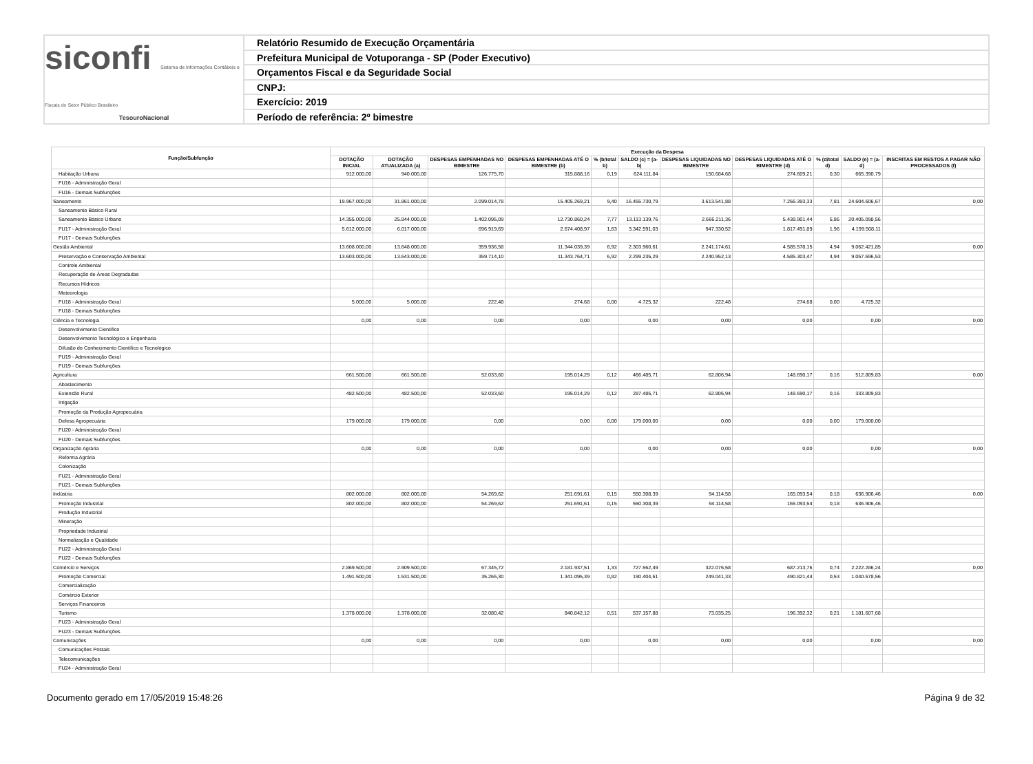siconfi Sistema de Informações Contábeis e Fiscais do Setor Público Brasileiro
TesouroNacional
Relatório Resumido de Execução Orçamentária
Prefeitura Municipal de Votuporanga - SP (Poder Executivo)
Orçamentos Fiscal e da Seguridade Social
CNPJ:
Exercício: 2019
Período de referência: 2º bimestre
| Função/Subfunção | Execução da Despesa | | | | | | | | | | |
| --- | --- | --- | --- | --- | --- | --- | --- | --- | --- | --- | --- |
| | DOTAÇÃO INICIAL | DOTAÇÃO ATUALIZADA (a) | DESPESAS EMPENHADAS NO BIMESTRE | DESPESAS EMPENHADAS ATÉ O BIMESTRE (b) | % (b/total b) | SALDO (c) = (a-b) | DESPESAS LIQUIDADAS NO BIMESTRE | DESPESAS LIQUIDADAS ATÉ O BIMESTRE (d) | % (d/total d) | SALDO (e) = (a-d) | INSCRITAS EM RESTOS A PAGAR NÃO PROCESSADOS (f) |
| Habitação Urbana | 912.000,00 | 940.000,00 | 126.775,70 | 315.888,16 | 0,19 | 624.111,84 | 150.684,68 | 274.609,21 | 0,30 | 665.390,79 | |
| FU16 - Administração Geral | | | | | | | | | | | |
| FU16 - Demais Subfunções | | | | | | | | | | | |
| Saneamento | 19.967.000,00 | 31.861.000,00 | 2.099.014,78 | 15.405.269,21 | 9,40 | 16.455.730,79 | 3.613.541,88 | 7.256.393,33 | 7,81 | 24.604.606,67 | 0,00 |
| Saneamento Básico Rural | | | | | | | | | | | |
| Saneamento Básico Urbano | 14.355.000,00 | 25.844.000,00 | 1.402.095,09 | 12.730.860,24 | 7,77 | 13.113.139,76 | 2.666.211,36 | 5.438.901,44 | 5,86 | 20.405.098,56 | |
| FU17 - Administração Geral | 5.612.000,00 | 6.017.000,00 | 696.919,69 | 2.674.408,97 | 1,63 | 3.342.591,03 | 947.330,52 | 1.817.491,89 | 1,96 | 4.199.508,11 | |
| FU17 - Demais Subfunções | | | | | | | | | | | |
| Gestão Ambiental | 13.608.000,00 | 13.648.000,00 | 359.936,58 | 11.344.039,39 | 6,92 | 2.303.960,61 | 2.241.174,61 | 4.585.578,15 | 4,94 | 9.062.421,85 | 0,00 |
| Preservação e Conservação Ambiental | 13.603.000,00 | 13.643.000,00 | 359.714,10 | 11.343.764,71 | 6,92 | 2.299.235,29 | 2.240.952,13 | 4.585.303,47 | 4,94 | 9.057.696,53 | |
| Controle Ambiental | | | | | | | | | | | |
| Recuperação de Áreas Degradadas | | | | | | | | | | | |
| Recursos Hídricos | | | | | | | | | | | |
| Meteorologia | | | | | | | | | | | |
| FU18 - Administração Geral | 5.000,00 | 5.000,00 | 222,48 | 274,68 | 0,00 | 4.725,32 | 222,48 | 274,68 | 0,00 | 4.725,32 | |
| FU18 - Demais Subfunções | | | | | | | | | | | |
| Ciência e Tecnologia | 0,00 | 0,00 | 0,00 | 0,00 | | 0,00 | 0,00 | 0,00 | | 0,00 | 0,00 |
| Desenvolvimento Científico | | | | | | | | | | | |
| Desenvolvimento Tecnológico e Engenharia | | | | | | | | | | | |
| Difusão do Conhecimento Científico e Tecnológico | | | | | | | | | | | |
| FU19 - Administração Geral | | | | | | | | | | | |
| FU19 - Demais Subfunções | | | | | | | | | | | |
| Agricultura | 661.500,00 | 661.500,00 | 52.033,60 | 195.014,29 | 0,12 | 466.485,71 | 62.806,94 | 148.690,17 | 0,16 | 512.809,83 | 0,00 |
| Abastecimento | | | | | | | | | | | |
| Extensão Rural | 482.500,00 | 482.500,00 | 52.033,60 | 195.014,29 | 0,12 | 287.485,71 | 62.806,94 | 148.690,17 | 0,16 | 333.809,83 | |
| Irrigação | | | | | | | | | | | |
| Promoção da Produção Agropecuária | | | | | | | | | | | |
| Defesa Agropecuária | 179.000,00 | 179.000,00 | 0,00 | 0,00 | 0,00 | 179.000,00 | 0,00 | 0,00 | 0,00 | 179.000,00 | |
| FU20 - Administração Geral | | | | | | | | | | | |
| FU20 - Demais Subfunções | | | | | | | | | | | |
| Organização Agrária | 0,00 | 0,00 | 0,00 | 0,00 | | 0,00 | 0,00 | 0,00 | | 0,00 | 0,00 |
| Reforma Agrária | | | | | | | | | | | |
| Colonização | | | | | | | | | | | |
| FU21 - Administração Geral | | | | | | | | | | | |
| FU21 - Demais Subfunções | | | | | | | | | | | |
| Indústria | 802.000,00 | 802.000,00 | 54.269,62 | 251.691,61 | 0,15 | 550.308,39 | 94.114,58 | 165.093,54 | 0,18 | 636.906,46 | 0,00 |
| Promoção Industrial | 802.000,00 | 802.000,00 | 54.269,62 | 251.691,61 | 0,15 | 550.308,39 | 94.114,58 | 165.093,54 | 0,18 | 636.906,46 | |
| Produção Industrial | | | | | | | | | | | |
| Mineração | | | | | | | | | | | |
| Propriedade Industrial | | | | | | | | | | | |
| Normalização e Qualidade | | | | | | | | | | | |
| FU22 - Administração Geral | | | | | | | | | | | |
| FU22 - Demais Subfunções | | | | | | | | | | | |
| Comércio e Serviços | 2.869.500,00 | 2.909.500,00 | 67.345,72 | 2.181.937,51 | 1,33 | 727.562,49 | 322.076,58 | 687.213,76 | 0,74 | 2.222.286,24 | 0,00 |
| Promoção Comercial | 1.491.500,00 | 1.531.500,00 | 35.265,30 | 1.341.095,39 | 0,82 | 190.404,61 | 249.041,33 | 490.821,44 | 0,53 | 1.040.678,56 | |
| Comercialização | | | | | | | | | | | |
| Comércio Exterior | | | | | | | | | | | |
| Serviços Financeiros | | | | | | | | | | | |
| Turismo | 1.378.000,00 | 1.378.000,00 | 32.080,42 | 840.842,12 | 0,51 | 537.157,88 | 73.035,25 | 196.392,32 | 0,21 | 1.181.607,68 | |
| FU23 - Administração Geral | | | | | | | | | | | |
| FU23 - Demais Subfunções | | | | | | | | | | | |
| Comunicações | 0,00 | 0,00 | 0,00 | 0,00 | | 0,00 | 0,00 | 0,00 | | 0,00 | 0,00 |
| Comunicações Postais | | | | | | | | | | | |
| Telecomunicações | | | | | | | | | | | |
| FU24 - Administração Geral | | | | | | | | | | | |
Documento gerado em 17/05/2019 15:48:26 Página 9 de 32